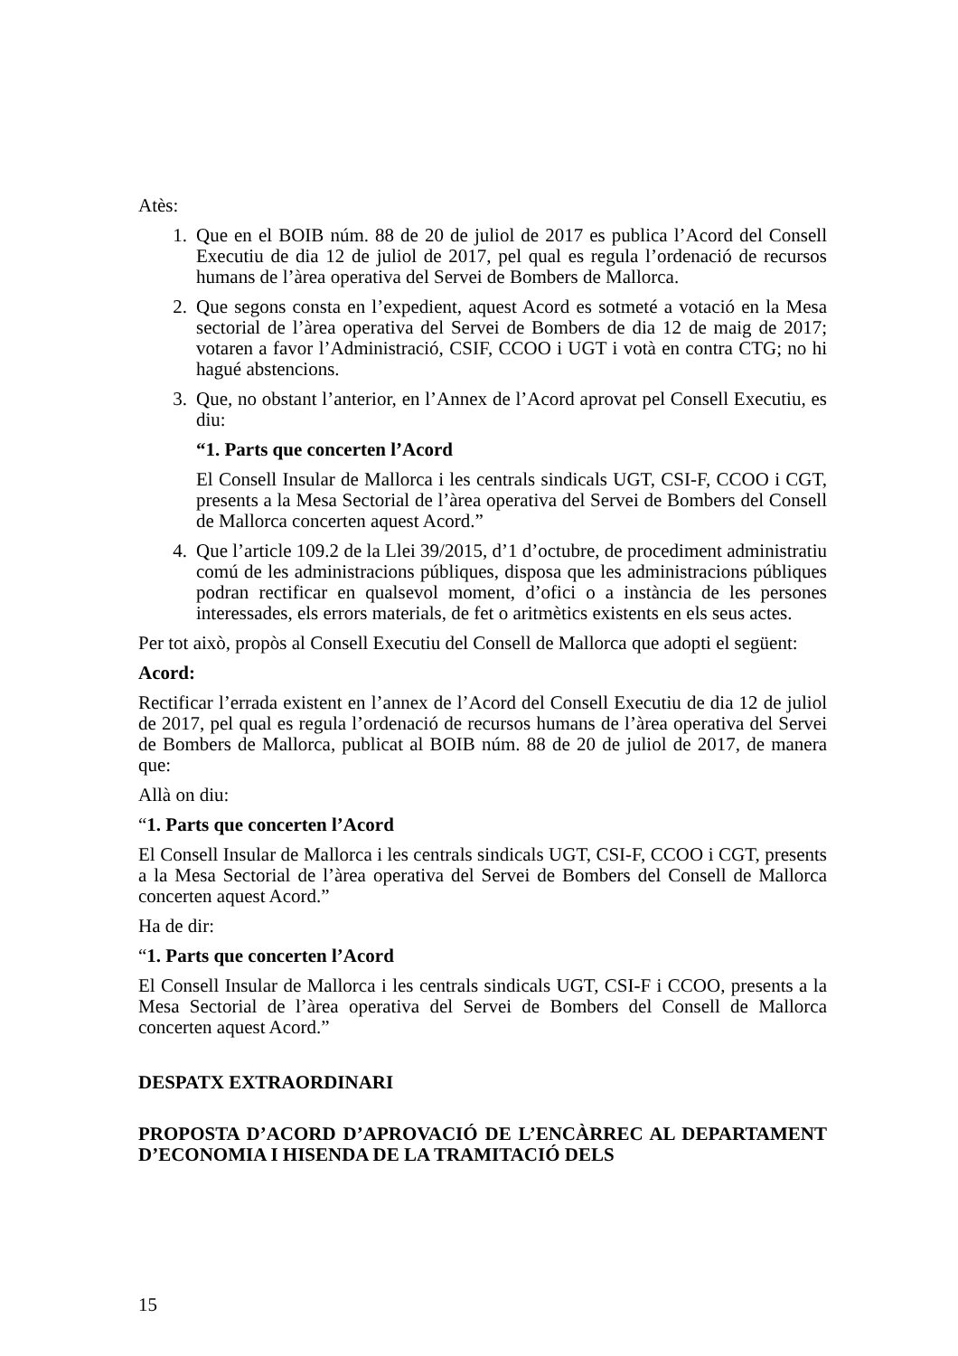Atès:
1. Que en el BOIB núm. 88 de 20 de juliol de 2017 es publica l’Acord del Consell Executiu de dia 12 de juliol de 2017, pel qual es regula l’ordenació de recursos humans de l’àrea operativa del Servei de Bombers de Mallorca.
2. Que segons consta en l’expedient, aquest Acord es sotmeté a votació en la Mesa sectorial de l’àrea operativa del Servei de Bombers de dia 12 de maig de 2017; votaren a favor l’Administració, CSIF, CCOO i UGT i votà en contra CTG; no hi hagué abstencions.
3. Que, no obstant l’anterior, en l’Annex de l’Acord aprovat pel Consell Executiu, es diu:
“1. Parts que concerten l’Acord
El Consell Insular de Mallorca i les centrals sindicals UGT, CSI-F, CCOO i CGT, presents a la Mesa Sectorial de l’àrea operativa del Servei de Bombers del Consell de Mallorca concerten aquest Acord.”
4. Que l’article 109.2 de la Llei 39/2015, d’1 d’octubre, de procediment administratiu comú de les administracions públiques, disposa que les administracions públiques podran rectificar en qualsevol moment, d’ofici o a instància de les persones interessades, els errors materials, de fet o aritmètics existents en els seus actes.
Per tot això, propòs al Consell Executiu del Consell de Mallorca que adopti el següent:
Acord:
Rectificar l’errada existent en l’annex de l’Acord del Consell Executiu de dia 12 de juliol de 2017, pel qual es regula l’ordenació de recursos humans de l’àrea operativa del Servei de Bombers de Mallorca, publicat al BOIB núm. 88 de 20 de juliol de 2017, de manera que:
Allà on diu:
“1. Parts que concerten l’Acord
El Consell Insular de Mallorca i les centrals sindicals UGT, CSI-F, CCOO i CGT, presents a la Mesa Sectorial de l’àrea operativa del Servei de Bombers del Consell de Mallorca concerten aquest Acord.”
Ha de dir:
“1. Parts que concerten l’Acord
El Consell Insular de Mallorca i les centrals sindicals UGT, CSI-F i CCOO, presents a la Mesa Sectorial de l’àrea operativa del Servei de Bombers del Consell de Mallorca concerten aquest Acord.”
DESPATX EXTRAORDINARI
PROPOSTA D’ACORD D’APROVACIÓ DE L’ENCÀRREC AL DEPARTAMENT D’ECONOMIA I HISENDA DE LA TRAMITACIÓ DELS
15